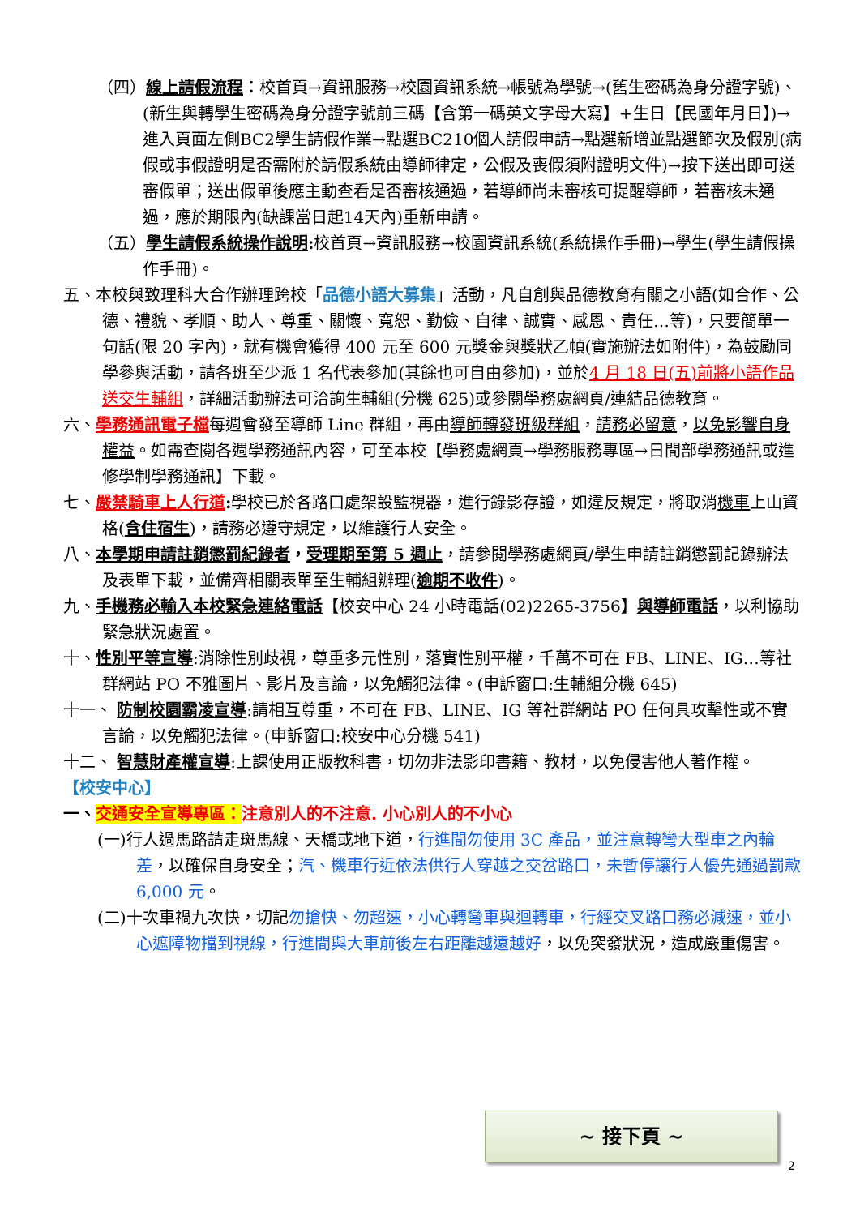（四）線上請假流程：校首頁→資訊服務→校園資訊系統→帳號為學號→(舊生密碼為身分證字號)、(新生與轉學生密碼為身分證字號前三碼【含第一碼英文字母大寫】+生日【民國年月日】)→進入頁面左側BC2學生請假作業→點選BC210個人請假申請→點選新增並點選節次及假別(病假或事假證明是否需附於請假系統由導師律定，公假及喪假須附證明文件)→按下送出即可送審假單；送出假單後應主動查看是否審核通過，若導師尚未審核可提醒導師，若審核未通過，應於期限內(缺課當日起14天內)重新申請。
（五）學生請假系統操作說明: 校首頁→資訊服務→校園資訊系統(系統操作手冊)→學生(學生請假操作手冊)。
五、本校與致理科大合作辦理跨校「品德小語大募集」活動，凡自創與品德教育有關之小語(如合作、公德、禮貌、孝順、助人、尊重、關懷、寬恕、勤儉、自律、誠實、感恩、責任…等)，只要簡單一句話(限 20 字內)，就有機會獲得 400 元至 600 元獎金與獎狀乙幀(實施辦法如附件)，為鼓勵同學參與活動，請各班至少派 1 名代表參加(其餘也可自由參加)，並於4 月 18 日(五)前將小語作品送交生輔組，詳細活動辦法可洽詢生輔組(分機 625)或參閱學務處網頁/連結品德教育。
六、學務通訊電子檔每週會發至導師 Line 群組，再由導師轉發班級群組，請務必留意，以免影響自身權益。如需查閱各週學務通訊內容，可至本校【學務處網頁→學務服務專區→日間部學務通訊或進修學制學務通訊】下載。
七、嚴禁騎車上人行道: 學校已於各路口處架設監視器，進行錄影存證，如違反規定，將取消機車上山資格(含住宿生)，請務必遵守規定，以維護行人安全。
八、本學期申請註銷懲罰紀錄者，受理期至第 5 週止，請參閱學務處網頁/學生申請註銷懲罰記錄辦法及表單下載，並備齊相關表單至生輔組辦理(逾期不收件)。
九、手機務必輸入本校緊急連絡電話【校安中心 24 小時電話(02)2265-3756】與導師電話，以利協助緊急狀況處置。
十、性別平等宣導:消除性別歧視，尊重多元性別，落實性別平權，千萬不可在 FB、LINE、IG…等社群網站 PO 不雅圖片、影片及言論，以免觸犯法律。(申訴窗口:生輔組分機 645)
十一、 防制校園霸凌宣導:請相互尊重，不可在 FB、LINE、IG 等社群網站 PO 任何具攻擊性或不實言論，以免觸犯法律。(申訴窗口:校安中心分機 541)
十二、 智慧財產權宣導:上課使用正版教科書，切勿非法影印書籍、教材，以免侵害他人著作權。
【校安中心】
一、交通安全宣導專區：注意別人的不注意. 小心別人的不小心
(一)行人過馬路請走斑馬線、天橋或地下道，行進間勿使用 3C 產品，並注意轉彎大型車之內輪差，以確保自身安全；汽、機車行近依法供行人穿越之交岔路口，未暫停讓行人優先通過罰款 6,000 元。
(二)十次車禍九次快，切記勿搶快、勿超速，小心轉彎車與迴轉車，行經交叉路口務必減速，並小心遮障物擋到視線，行進間與大車前後左右距離越遠越好，以免突發狀況，造成嚴重傷害。
~ 接下頁 ~
2